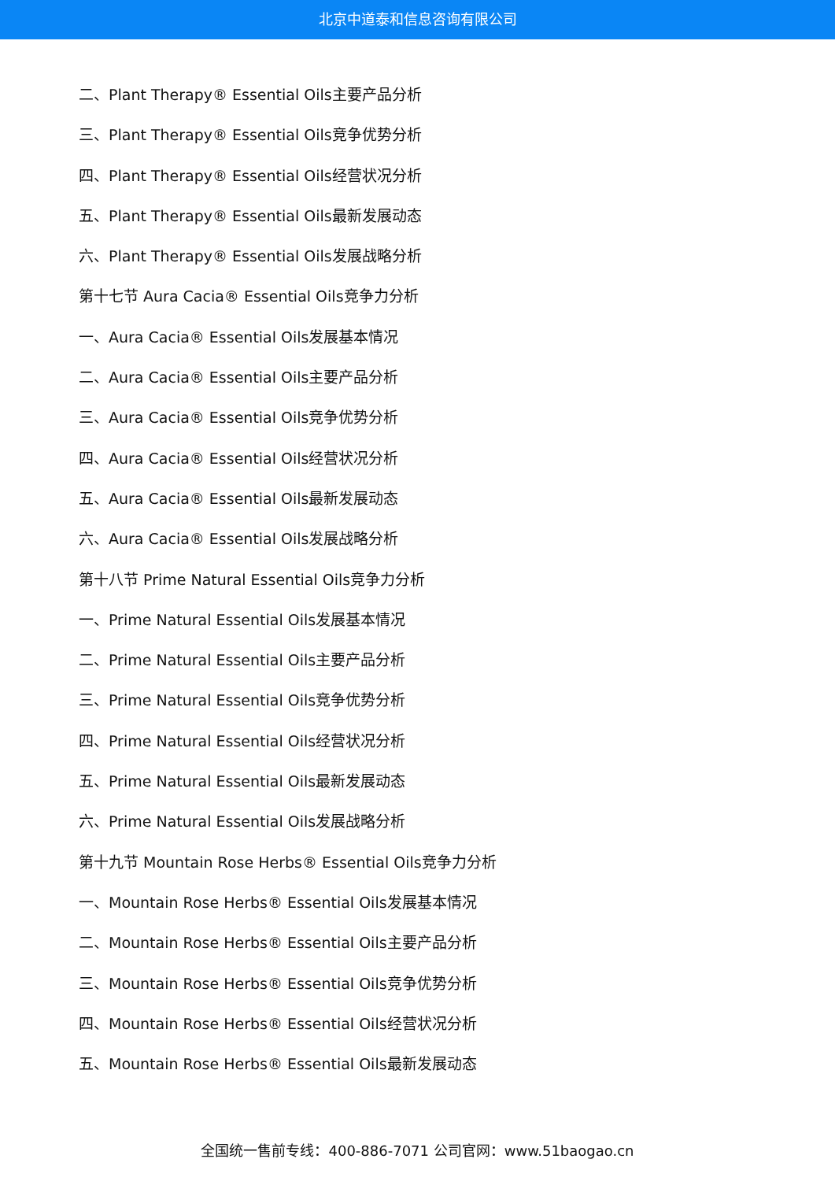北京中道泰和信息咨询有限公司
二、Plant Therapy® Essential Oils主要产品分析
三、Plant Therapy® Essential Oils竞争优势分析
四、Plant Therapy® Essential Oils经营状况分析
五、Plant Therapy® Essential Oils最新发展动态
六、Plant Therapy® Essential Oils发展战略分析
第十七节 Aura Cacia® Essential Oils竞争力分析
一、Aura Cacia® Essential Oils发展基本情况
二、Aura Cacia® Essential Oils主要产品分析
三、Aura Cacia® Essential Oils竞争优势分析
四、Aura Cacia® Essential Oils经营状况分析
五、Aura Cacia® Essential Oils最新发展动态
六、Aura Cacia® Essential Oils发展战略分析
第十八节 Prime Natural Essential Oils竞争力分析
一、Prime Natural Essential Oils发展基本情况
二、Prime Natural Essential Oils主要产品分析
三、Prime Natural Essential Oils竞争优势分析
四、Prime Natural Essential Oils经营状况分析
五、Prime Natural Essential Oils最新发展动态
六、Prime Natural Essential Oils发展战略分析
第十九节 Mountain Rose Herbs® Essential Oils竞争力分析
一、Mountain Rose Herbs® Essential Oils发展基本情况
二、Mountain Rose Herbs® Essential Oils主要产品分析
三、Mountain Rose Herbs® Essential Oils竞争优势分析
四、Mountain Rose Herbs® Essential Oils经营状况分析
五、Mountain Rose Herbs® Essential Oils最新发展动态
全国统一售前专线：400-886-7071 公司官网：www.51baogao.cn